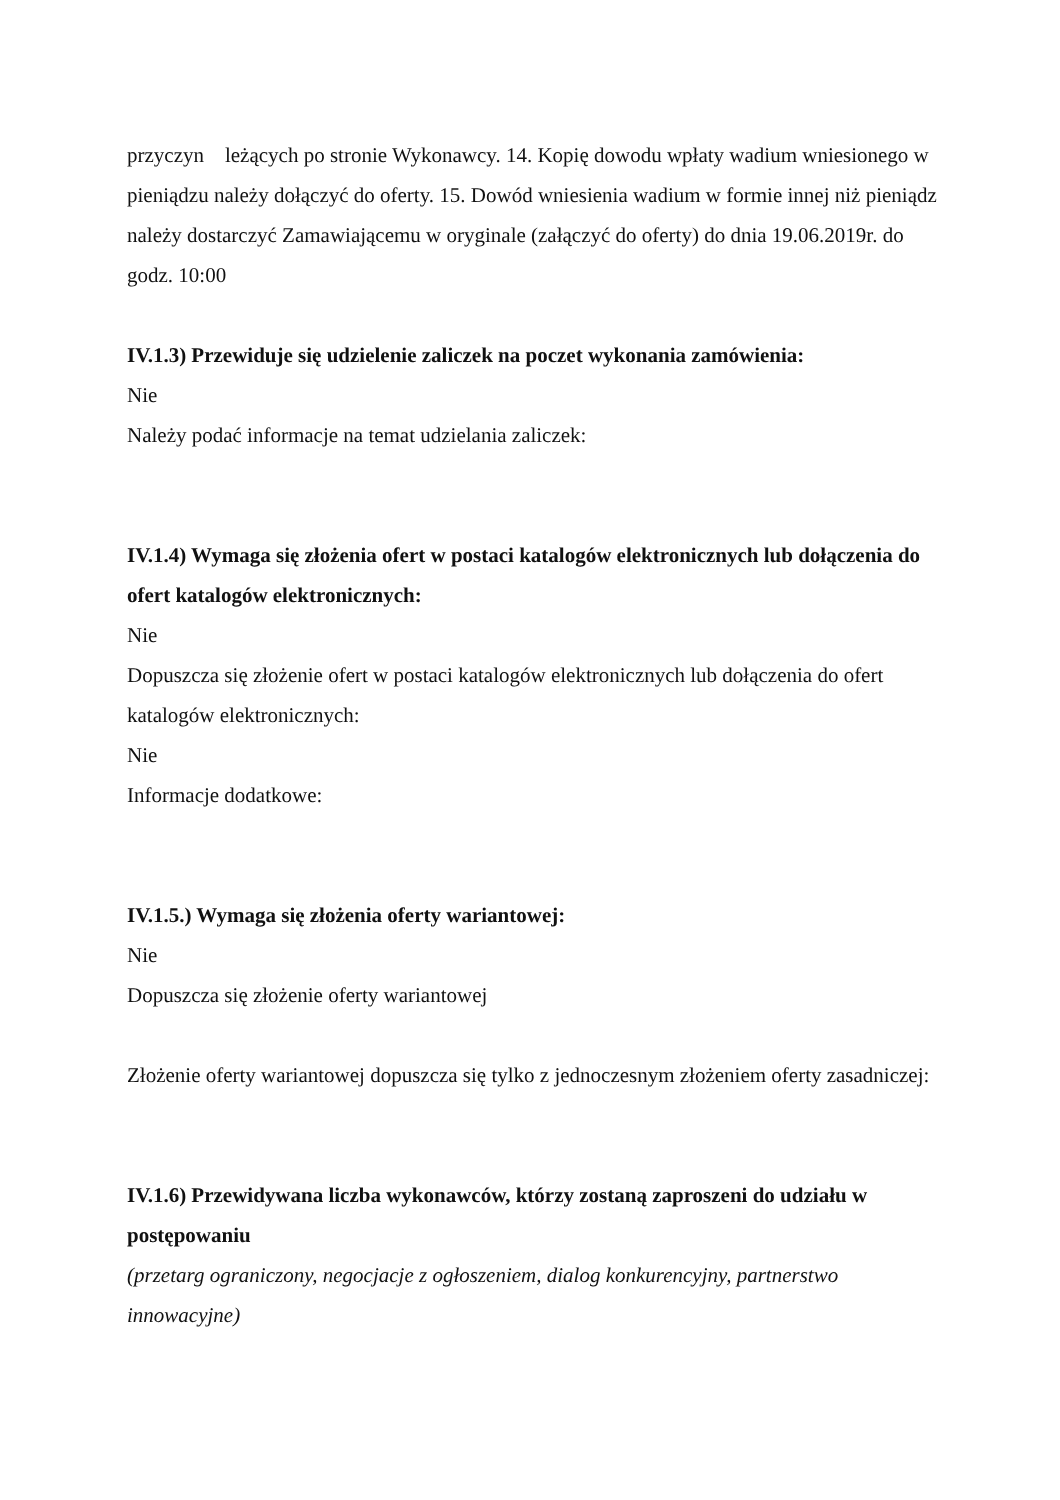przyczyn leżących po stronie Wykonawcy. 14. Kopię dowodu wpłaty wadium wniesionego w pieniądzu należy dołączyć do oferty. 15. Dowód wniesienia wadium w formie innej niż pieniądz należy dostarczyć Zamawiającemu w oryginale (załączyć do oferty) do dnia 19.06.2019r. do godz. 10:00
IV.1.3) Przewiduje się udzielenie zaliczek na poczet wykonania zamówienia:
Nie
Należy podać informacje na temat udzielania zaliczek:
IV.1.4) Wymaga się złożenia ofert w postaci katalogów elektronicznych lub dołączenia do ofert katalogów elektronicznych:
Nie
Dopuszcza się złożenie ofert w postaci katalogów elektronicznych lub dołączenia do ofert katalogów elektronicznych:
Nie
Informacje dodatkowe:
IV.1.5.) Wymaga się złożenia oferty wariantowej:
Nie
Dopuszcza się złożenie oferty wariantowej
Złożenie oferty wariantowej dopuszcza się tylko z jednoczesnym złożeniem oferty zasadniczej:
IV.1.6) Przewidywana liczba wykonawców, którzy zostaną zaproszeni do udziału w postępowaniu
(przetarg ograniczony, negocjacje z ogłoszeniem, dialog konkurencyjny, partnerstwo innowacyjne)